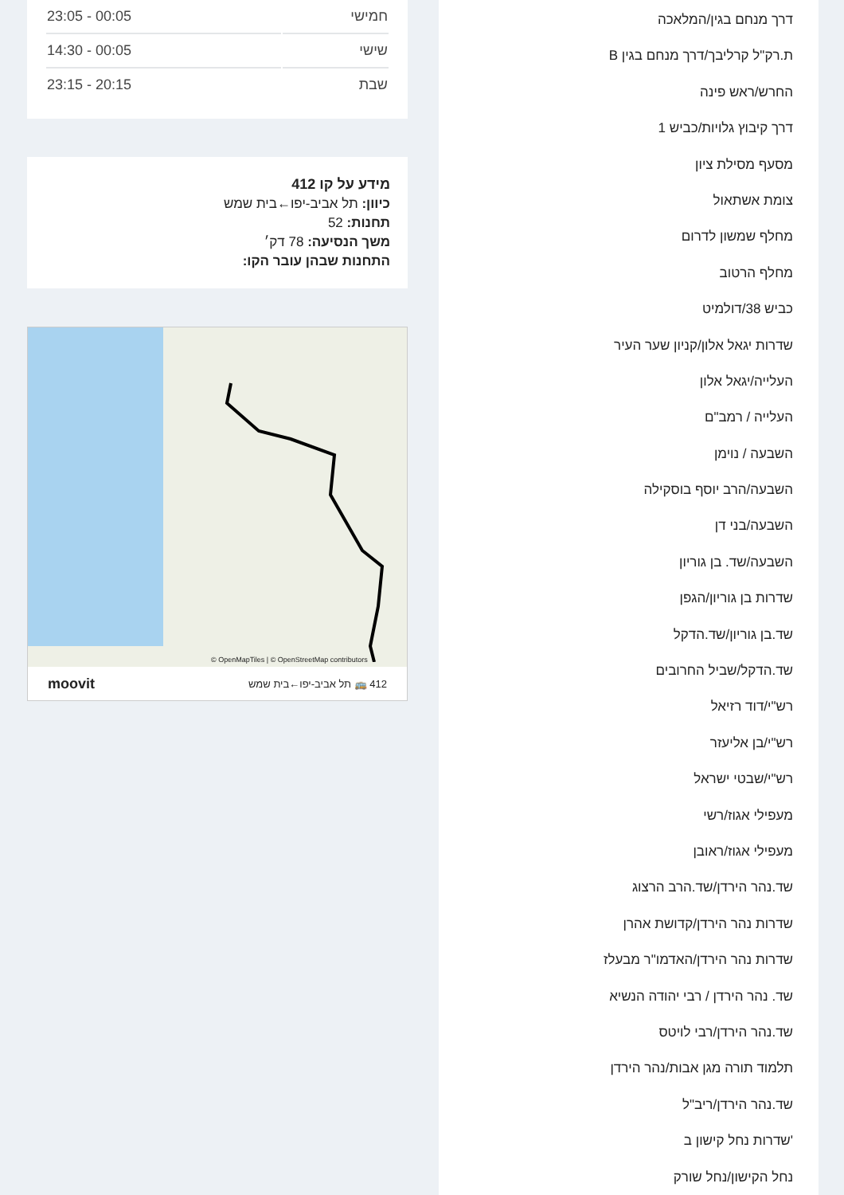דרך מנחם בגין/המלאכה
ת.רק"ל קרליבך/דרך מנחם בגין B
החרש/ראש פינה
דרך קיבוץ גלויות/כביש 1
מסעף מסילת ציון
צומת אשתאול
מחלף שמשון לדרום
מחלף הרטוב
כביש 38/דולמיט
שדרות יגאל אלון/קניון שער העיר
העלייה/יגאל אלון
העלייה / רמב"ם
השבעה / נוימן
השבעה/הרב יוסף בוסקילה
השבעה/בני דן
השבעה/שד. בן גוריון
שדרות בן גוריון/הגפן
שד.בן גוריון/שד.הדקל
שד.הדקל/שביל החרובים
רש"י/דוד רזיאל
רש"י/בן אליעזר
רש"י/שבטי ישראל
מעפילי אגוז/רשי
מעפילי אגוז/ראובן
שד.נהר הירדן/שד.הרב הרצוג
שדרות נהר הירדן/קדושת אהרן
שדרות נהר הירדן/האדמו"ר מבעלז
שד. נהר הירדן / רבי יהודה הנשיא
שד.נהר הירדן/רבי לויטס
תלמוד תורה מגן אבות/נהר הירדן
שד.נהר הירדן/ריב"ל
'שדרות נחל קישון ב
נחל הקישון/נחל שורק
| חמישי | 23:05 - 00:05 |
| שישי | 14:30 - 00:05 |
| שבת | 23:15 - 20:15 |
מידע על קו 412
כיוון: תל אביב-יפו←בית שמש
תחנות: 52
משך הנסיעה: 78 דק׳
התחנות שבהן עובר הקו:
© OpenMapTiles | © OpenStreetMap contributors
412 🚌 תל אביב-יפו←בית שמש moovit